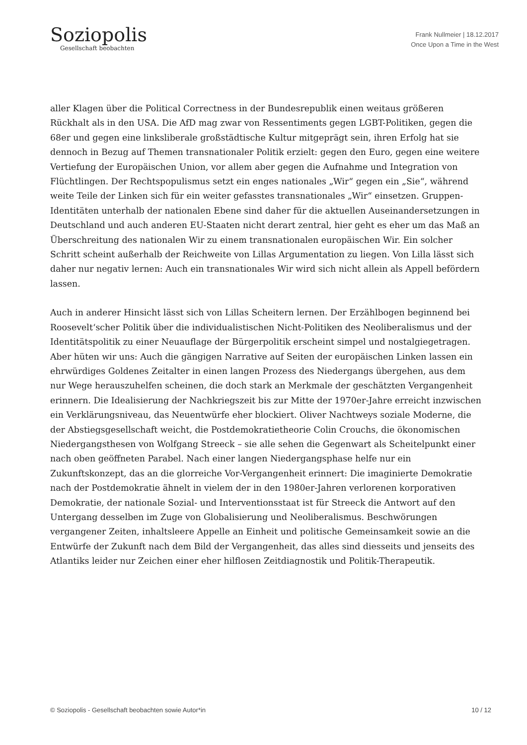Soziopolis
Gesellschaft beobachten
Frank Nullmeier | 18.12.2017
Once Upon a Time in the West
aller Klagen über die Political Correctness in der Bundesrepublik einen weitaus größeren Rückhalt als in den USA. Die AfD mag zwar von Ressentiments gegen LGBT-Politiken, gegen die 68er und gegen eine linksliberale großstädtische Kultur mitgeprägt sein, ihren Erfolg hat sie dennoch in Bezug auf Themen transnationaler Politik erzielt: gegen den Euro, gegen eine weitere Vertiefung der Europäischen Union, vor allem aber gegen die Aufnahme und Integration von Flüchtlingen. Der Rechtspopulismus setzt ein enges nationales „Wir“ gegen ein „Sie“, während weite Teile der Linken sich für ein weiter gefasstes transnationales „Wir“ einsetzen. Gruppen-Identitäten unterhalb der nationalen Ebene sind daher für die aktuellen Auseinandersetzungen in Deutschland und auch anderen EU-Staaten nicht derart zentral, hier geht es eher um das Maß an Überschreitung des nationalen Wir zu einem transnationalen europäischen Wir. Ein solcher Schritt scheint außerhalb der Reichweite von Lillas Argumentation zu liegen. Von Lilla lässt sich daher nur negativ lernen: Auch ein transnationales Wir wird sich nicht allein als Appell befördern lassen.
Auch in anderer Hinsicht lässt sich von Lillas Scheitern lernen. Der Erzählbogen beginnend bei Roosevelt‘scher Politik über die individualistischen Nicht-Politiken des Neoliberalismus und der Identitätspolitik zu einer Neuauflage der Bürgerpolitik erscheint simpel und nostalgiegetragen. Aber hüten wir uns: Auch die gängigen Narrative auf Seiten der europäischen Linken lassen ein ehrwürdiges Goldenes Zeitalter in einen langen Prozess des Niedergangs übergehen, aus dem nur Wege herauszuhelfen scheinen, die doch stark an Merkmale der geschätzten Vergangenheit erinnern. Die Idealisierung der Nachkriegszeit bis zur Mitte der 1970er-Jahre erreicht inzwischen ein Verklärungsniveau, das Neuentwürfe eher blockiert. Oliver Nachtweys soziale Moderne, die der Abstiegsgesellschaft weicht, die Postdemokratietheorie Colin Crouchs, die ökonomischen Niedergangsthesen von Wolfgang Streeck – sie alle sehen die Gegenwart als Scheitelpunkt einer nach oben geöffneten Parabel. Nach einer langen Niedergangsphase helfe nur ein Zukunftskonzept, das an die glorreiche Vor-Vergangenheit erinnert: Die imaginierte Demokratie nach der Postdemokratie ähnelt in vielem der in den 1980er-Jahren verlorenen korporativen Demokratie, der nationale Sozial- und Interventionsstaat ist für Streeck die Antwort auf den Untergang desselben im Zuge von Globalisierung und Neoliberalismus. Beschwörungen vergangener Zeiten, inhaltsleere Appelle an Einheit und politische Gemeinsamkeit sowie an die Entwürfe der Zukunft nach dem Bild der Vergangenheit, das alles sind diesseits und jenseits des Atlantiks leider nur Zeichen einer eher hilflosen Zeitdiagnostik und Politik-Therapeutik.
© Soziopolis - Gesellschaft beobachten sowie Autor*in 10 / 12